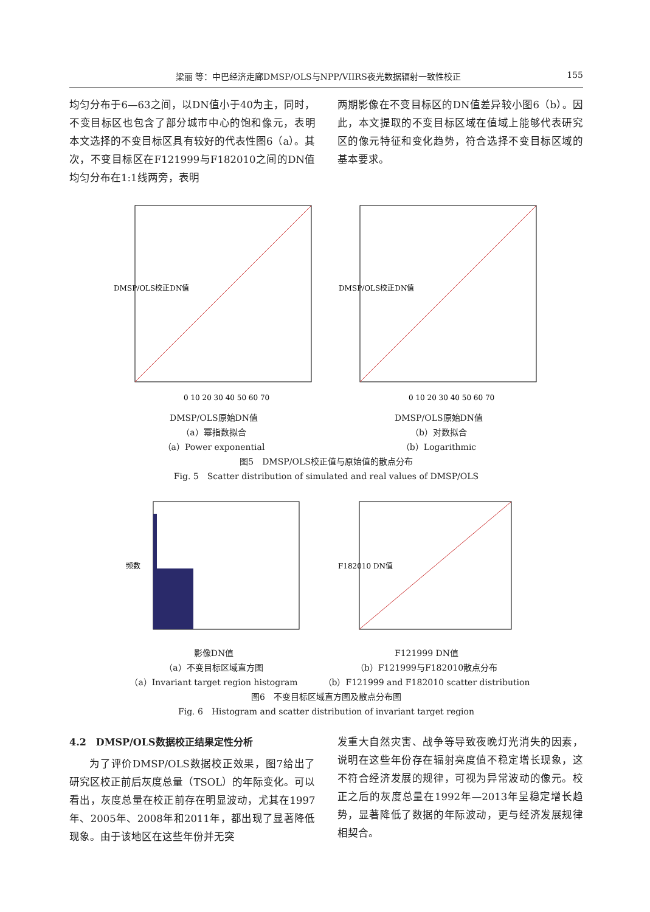梁丽 等：中巴经济走廊DMSP/OLS与NPP/VIIRS夜光数据辐射一致性校正 155
均匀分布于6—63之间，以DN值小于40为主，同时，不变目标区也包含了部分城市中心的饱和像元，表明本文选择的不变目标区具有较好的代表性图6（a）。其次，不变目标区在F121999与F182010之间的DN值均匀分布在1:1线两旁，表明
两期影像在不变目标区的DN值差异较小图6（b）。因此，本文提取的不变目标区域在值域上能够代表研究区的像元特征和变化趋势，符合选择不变目标区域的基本要求。
DMSP/OLS校正DN值
0 10 20 30 40 50 60 70
DMSP/OLS原始DN值
（a）幂指数拟合
（a）Power exponential
DMSP/OLS校正DN值
0 10 20 30 40 50 60 70
DMSP/OLS原始DN值
（b）对数拟合
（b）Logarithmic
图5　DMSP/OLS校正值与原始值的散点分布
Fig. 5　Scatter distribution of simulated and real values of DMSP/OLS
频数
影像DN值
（a）不变目标区域直方图
（a）Invariant target region histogram
F182010 DN值
F121999 DN值
（b）F121999与F182010散点分布
（b）F121999 and F182010 scatter distribution
图6　不变目标区域直方图及散点分布图
Fig. 6　Histogram and scatter distribution of invariant target region
4.2　DMSP/OLS数据校正结果定性分析
为了评价DMSP/OLS数据校正效果，图7给出了研究区校正前后灰度总量（TSOL）的年际变化。可以看出，灰度总量在校正前存在明显波动，尤其在1997年、2005年、2008年和2011年，都出现了显著降低现象。由于该地区在这些年份并无突
发重大自然灾害、战争等导致夜晚灯光消失的因素，说明在这些年份存在辐射亮度值不稳定增长现象，这不符合经济发展的规律，可视为异常波动的像元。校正之后的灰度总量在1992年—2013年呈稳定增长趋势，显著降低了数据的年际波动，更与经济发展规律相契合。